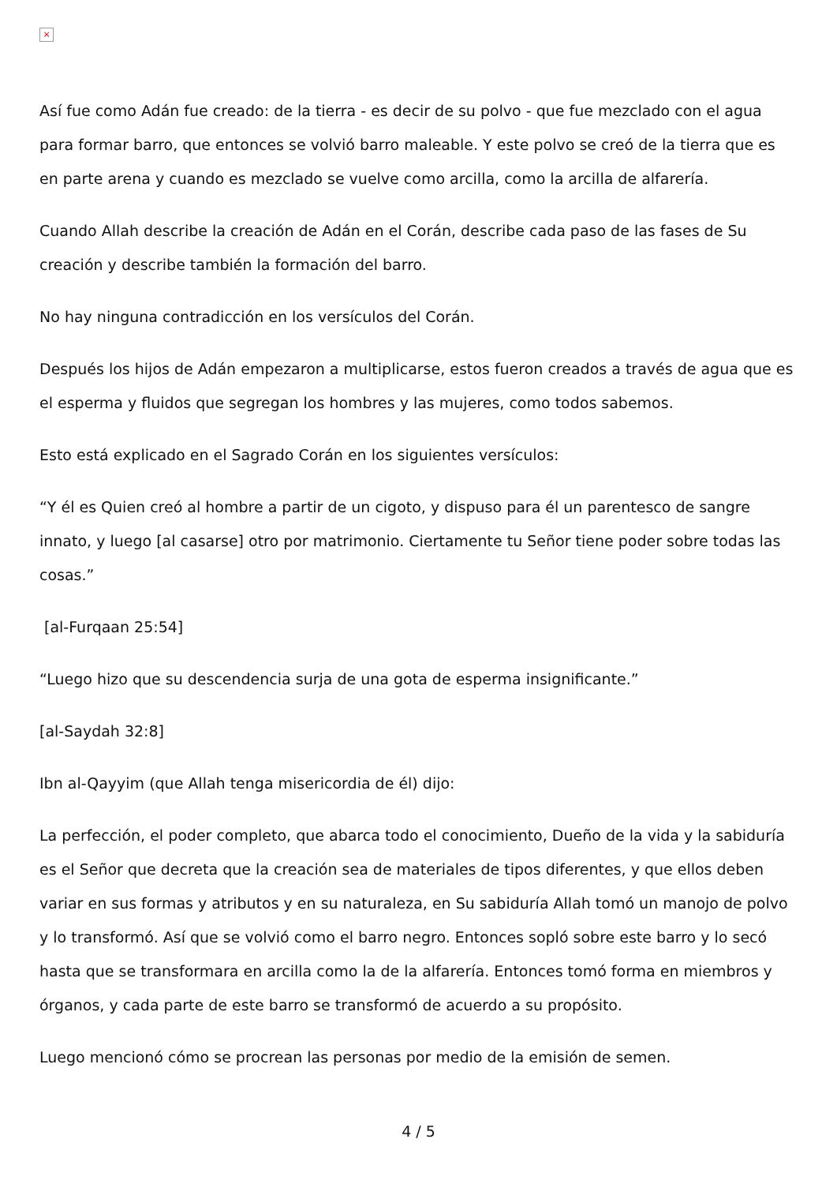×
Así fue como Adán fue creado: de la tierra - es decir de su polvo - que fue mezclado con el agua para formar barro, que entonces se volvió barro maleable. Y este polvo se creó de la tierra que es en parte arena y cuando es mezclado se vuelve como arcilla, como la arcilla de alfarería.
Cuando Allah describe la creación de Adán en el Corán, describe cada paso de las fases de Su creación y describe también la formación del barro.
No hay ninguna contradicción en los versículos del Corán.
Después los hijos de Adán empezaron a multiplicarse, estos fueron creados a través de agua que es el esperma y fluidos que segregan los hombres y las mujeres, como todos sabemos.
Esto está explicado en el Sagrado Corán en los siguientes versículos:
“Y él es Quien creó al hombre a partir de un cigoto, y dispuso para él un parentesco de sangre innato, y luego [al casarse] otro por matrimonio. Ciertamente tu Señor tiene poder sobre todas las cosas.”
[al-Furqaan 25:54]
“Luego hizo que su descendencia surja de una gota de esperma insignificante.”
[al-Saydah 32:8]
Ibn al-Qayyim (que Allah tenga misericordia de él) dijo:
La perfección, el poder completo, que abarca todo el conocimiento, Dueño de la vida y la sabiduría es el Señor que decreta que la creación sea de materiales de tipos diferentes, y que ellos deben variar en sus formas y atributos y en su naturaleza, en Su sabiduría Allah tomó un manojo de polvo y lo transformó. Así que se volvió como el barro negro. Entonces sopló sobre este barro y lo secó hasta que se transformara en arcilla como la de la alfarería. Entonces tomó forma en miembros y órganos, y cada parte de este barro se transformó de acuerdo a su propósito.
Luego mencionó cómo se procrean las personas por medio de la emisión de semen.
4 / 5